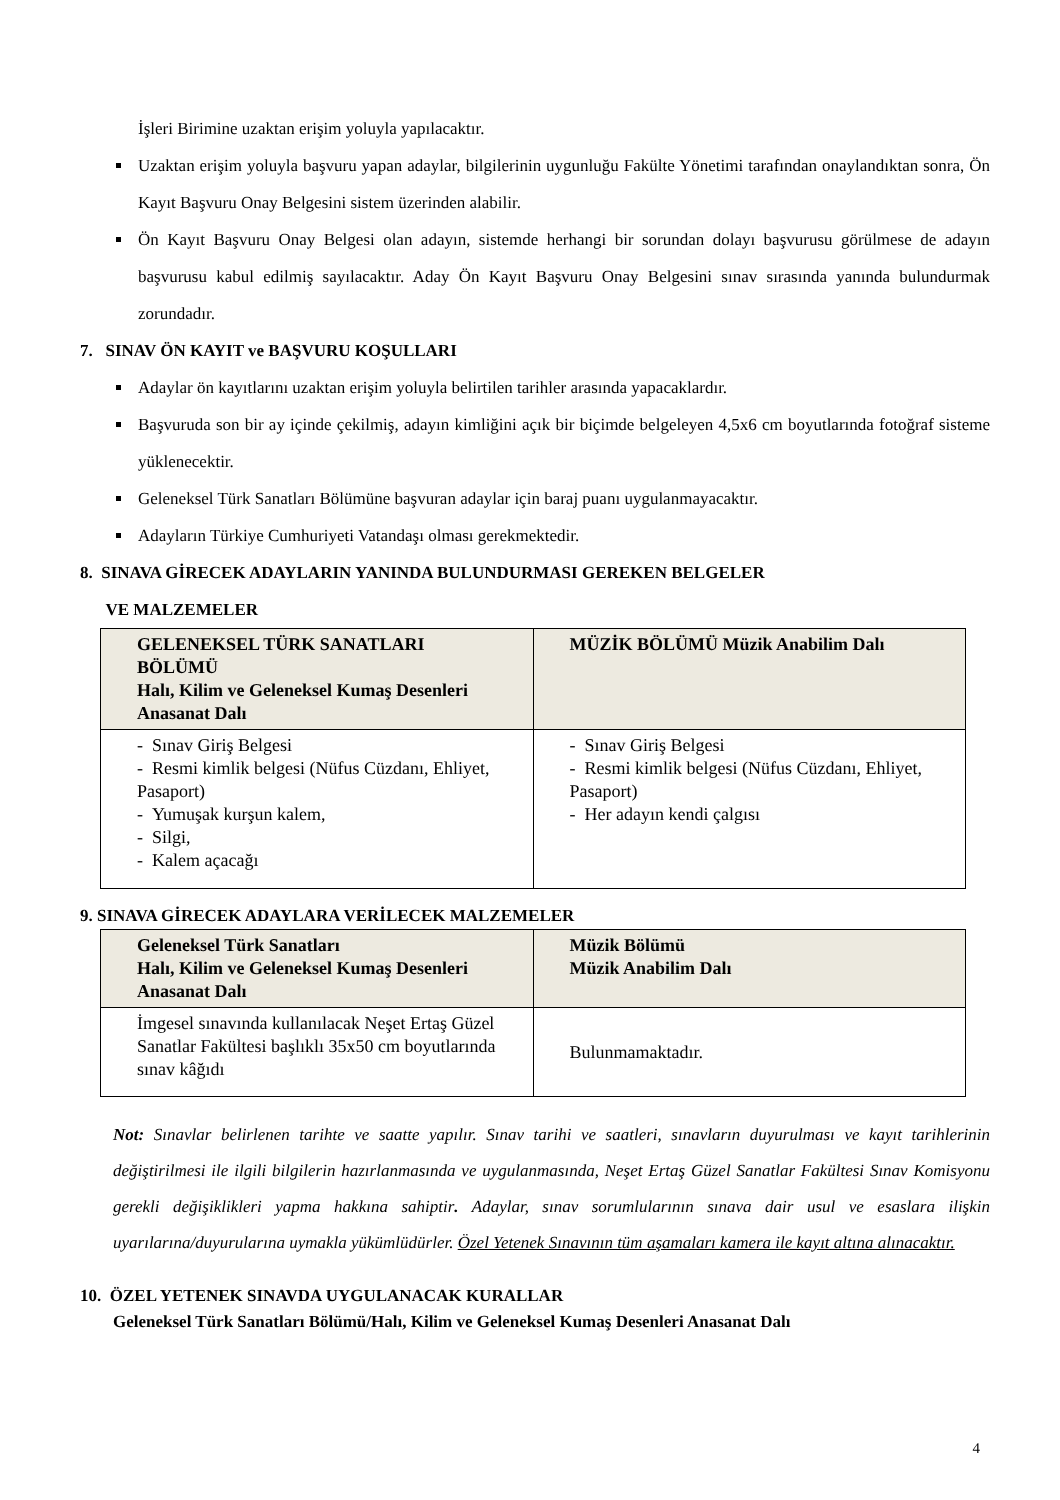İşleri Birimine uzaktan erişim yoluyla yapılacaktır.
Uzaktan erişim yoluyla başvuru yapan adaylar, bilgilerinin uygunluğu Fakülte Yönetimi tarafından onaylandıktan sonra, Ön Kayıt Başvuru Onay Belgesini sistem üzerinden alabilir.
Ön Kayıt Başvuru Onay Belgesi olan adayın, sistemde herhangi bir sorundan dolayı başvurusu görülmese de adayın başvurusu kabul edilmiş sayılacaktır. Aday Ön Kayıt Başvuru Onay Belgesini sınav sırasında yanında bulundurmak zorundadır.
7. SINAV ÖN KAYIT ve BAŞVURU KOŞULLARI
Adaylar ön kayıtlarını uzaktan erişim yoluyla belirtilen tarihler arasında yapacaklardır.
Başvuruda son bir ay içinde çekilmiş, adayın kimliğini açık bir biçimde belgeleyen 4,5x6 cm boyutlarında fotoğraf sisteme yüklenecektir.
Geleneksel Türk Sanatları Bölümüne başvuran adaylar için baraj puanı uygulanmayacaktır.
Adayların Türkiye Cumhuriyeti Vatandaşı olması gerekmektedir.
8. SINAVA GİRECEK ADAYLARIN YANINDA BULUNDURMASI GEREKEN BELGELER
VE MALZEMELER
| GELENEKSEL TÜRK SANATLARI BÖLÜMÜ Halı, Kilim ve Geleneksel Kumaş Desenleri Anasanat Dalı | MÜZİK BÖLÜMÜ Müzik Anabilim Dalı |
| --- | --- |
| - Sınav Giriş Belgesi - Resmi kimlik belgesi (Nüfus Cüzdanı, Ehliyet, Pasaport) - Yumuşak kurşun kalem, - Silgi, - Kalem açacağı | - Sınav Giriş Belgesi - Resmi kimlik belgesi (Nüfus Cüzdanı, Ehliyet, Pasaport) - Her adayın kendi çalgısı |
9. SINAVA GİRECEK ADAYLARA VERİLECEK MALZEMELER
| Geleneksel Türk Sanatları Halı, Kilim ve Geleneksel Kumaş Desenleri Anasanat Dalı | Müzik Bölümü Müzik Anabilim Dalı |
| --- | --- |
| İmgesel sınavında kullanılacak Neşet Ertaş Güzel Sanatlar Fakültesi başlıklı 35x50 cm boyutlarında sınav kâğıdı | Bulunmamaktadır. |
Not: Sınavlar belirlenen tarihte ve saatte yapılır. Sınav tarihi ve saatleri, sınavların duyurulması ve kayıt tarihlerinin değiştirilmesi ile ilgili bilgilerin hazırlanmasında ve uygulanmasında, Neşet Ertaş Güzel Sanatlar Fakültesi Sınav Komisyonu gerekli değişiklikleri yapma hakkına sahiptir. Adaylar, sınav sorumlularının sınava dair usul ve esaslara ilişkin uyarılarına/duyurularına uymakla yükümlüdürler. Özel Yetenek Sınavının tüm aşamaları kamera ile kayıt altına alınacaktır.
10. ÖZEL YETENEK SINAVDA UYGULANACAK KURALLAR
Geleneksel Türk Sanatları Bölümü/Halı, Kilim ve Geleneksel Kumaş Desenleri Anasanat Dalı
4